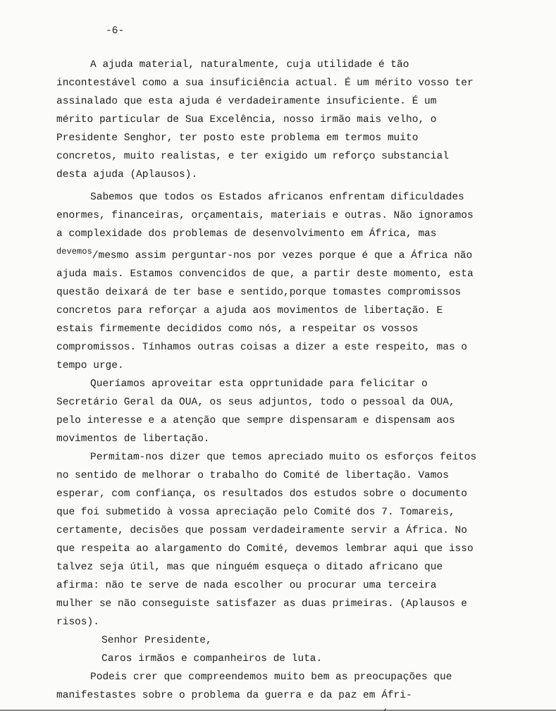-6-
A ajuda material, naturalmente, cuja utilidade é tão incontestável como a sua insuficiência actual. É um mérito vosso ter assinalado que esta ajuda é verdadeiramente insuficiente. É um mérito particular de Sua Excelência, nosso irmão mais velho, o Presidente Senghor, ter posto este problema em termos muito concretos, muito realistas, e ter exigido um reforço substancial desta ajuda (Aplausos).
Sabemos que todos os Estados africanos enfrentam dificuldades enormes, financeiras, orçamentais, materiais e outras. Não ignoramos a complexidade dos problemas de desenvolvimento em África, mas <sup>devemos</sup>/mesmo assim perguntar-nos por vezes porque é que a África não ajuda mais. Estamos convencidos de que, a partir deste momento, esta questão deixará de ter base e sentido,porque tomastes compromissos concretos para reforçar a ajuda aos movimentos de libertação. E estais firmemente decididos como nós, a respeitar os vossos compromissos. Tínhamos outras coisas a dizer a este respeito, mas o tempo urge.
Queríamos aproveitar esta opprtunidade para felicitar o Secretário Geral da OUA, os seus adjuntos, todo o pessoal da OUA, pelo interesse e a atenção que sempre dispensaram e dispensam aos movimentos de libertação.
Permitam-nos dizer que temos apreciado muito os esforços feitos no sentido de melhorar o trabalho do Comité de libertação. Vamos esperar, com confiança, os resultados dos estudos sobre o documento que foi submetido à vossa apreciação pelo Comité dos 7. Tomareis, certamente, decisões que possam verdadeiramente servir a África. No que respeita ao alargamento do Comité, devemos lembrar aqui que isso talvez seja útil, mas que ninguém esqueça o ditado africano que afirma: não te serve de nada escolher ou procurar uma terceira mulher se não conseguiste satisfazer as duas primeiras. (Aplausos e risos).
Senhor Presidente,
Caros irmãos e companheiros de luta.
Podeis crer que compreendemos muito bem as preocupações que manifestastes sobre o problema da guerra e da paz em Áfri-
.../